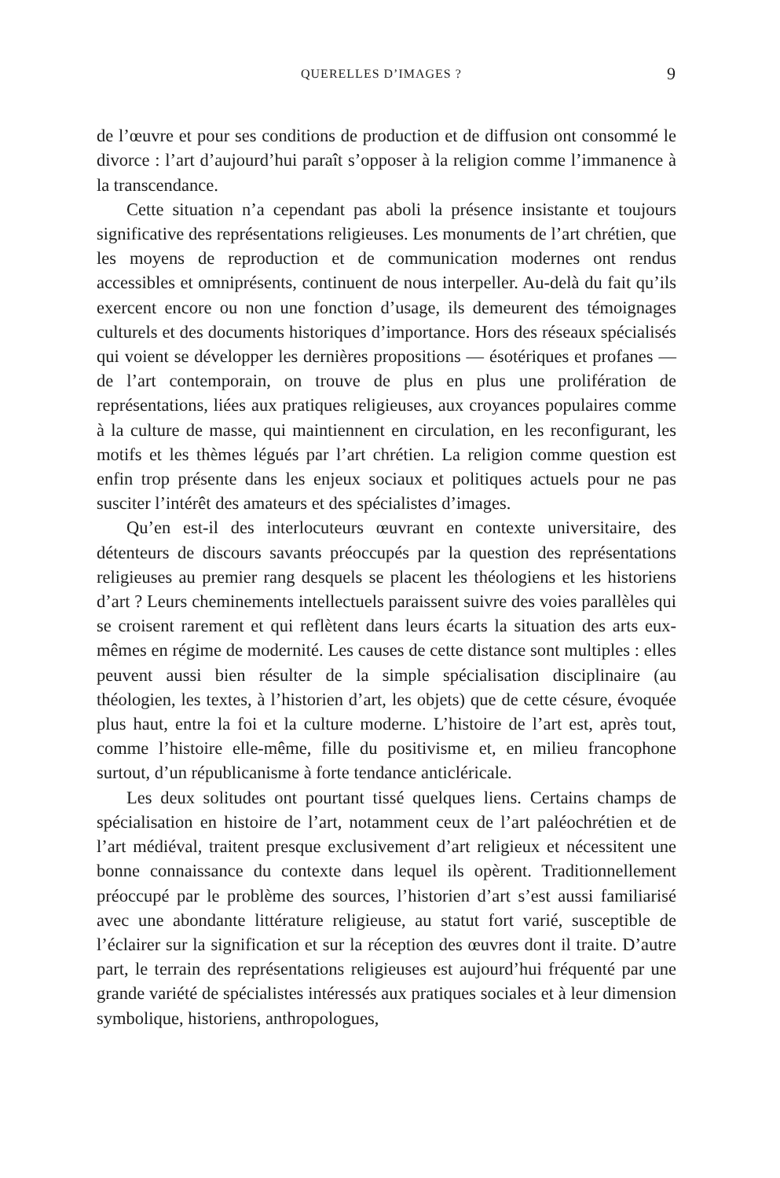QUERELLES D’IMAGES ? 9
de l’œuvre et pour ses conditions de production et de diffusion ont consommé le divorce : l’art d’aujourd’hui paraît s’opposer à la religion comme l’immanence à la transcendance.
Cette situation n’a cependant pas aboli la présence insistante et toujours significative des représentations religieuses. Les monuments de l’art chrétien, que les moyens de reproduction et de communication modernes ont rendus accessibles et omniprésents, continuent de nous interpeller. Au-delà du fait qu’ils exercent encore ou non une fonction d’usage, ils demeurent des témoignages culturels et des documents historiques d’importance. Hors des réseaux spécialisés qui voient se développer les dernières propositions — ésotériques et profanes — de l’art contemporain, on trouve de plus en plus une prolifération de représentations, liées aux pratiques religieuses, aux croyances populaires comme à la culture de masse, qui maintiennent en circulation, en les reconfigurant, les motifs et les thèmes légués par l’art chrétien. La religion comme question est enfin trop présente dans les enjeux sociaux et politiques actuels pour ne pas susciter l’intérêt des amateurs et des spécialistes d’images.
Qu’en est-il des interlocuteurs œuvrant en contexte universitaire, des détenteurs de discours savants préoccupés par la question des représentations religieuses au premier rang desquels se placent les théologiens et les historiens d’art ? Leurs cheminements intellectuels paraissent suivre des voies parallèles qui se croisent rarement et qui reflètent dans leurs écarts la situation des arts eux-mêmes en régime de modernité. Les causes de cette distance sont multiples : elles peuvent aussi bien résulter de la simple spécialisation disciplinaire (au théologien, les textes, à l’historien d’art, les objets) que de cette césure, évoquée plus haut, entre la foi et la culture moderne. L’histoire de l’art est, après tout, comme l’histoire elle-même, fille du positivisme et, en milieu francophone surtout, d’un républicanisme à forte tendance anticléricale.
Les deux solitudes ont pourtant tissé quelques liens. Certains champs de spécialisation en histoire de l’art, notamment ceux de l’art paléochrétien et de l’art médiéval, traitent presque exclusivement d’art religieux et nécessitent une bonne connaissance du contexte dans lequel ils opèrent. Traditionnellement préoccupé par le problème des sources, l’historien d’art s’est aussi familiarisé avec une abondante littérature religieuse, au statut fort varié, susceptible de l’éclairer sur la signification et sur la réception des œuvres dont il traite. D’autre part, le terrain des représentations religieuses est aujourd’hui fréquenté par une grande variété de spécialistes intéressés aux pratiques sociales et à leur dimension symbolique, historiens, anthropologues,